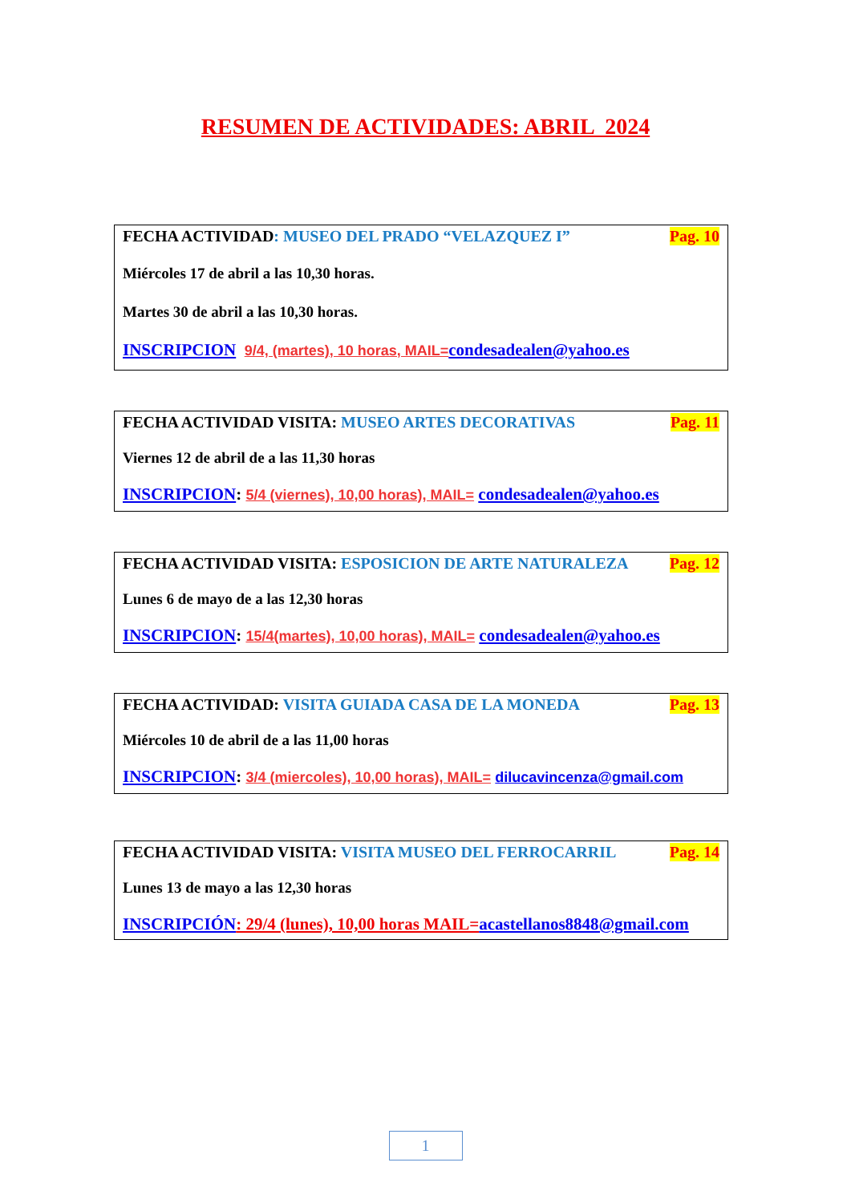RESUMEN DE ACTIVIDADES: ABRIL 2024
FECHA ACTIVIDAD: MUSEO DEL PRADO “VELAZQUEZ I” Pag. 10
Miércoles 17 de abril a las 10,30 horas.
Martes 30 de abril a las 10,30 horas.
INSCRIPCION 9/4, (martes), 10 horas, MAIL=condesadealen@yahoo.es
FECHA ACTIVIDAD VISITA: MUSEO ARTES DECORATIVAS Pag. 11
Viernes 12 de abril de a las 11,30 horas
INSCRIPCION: 5/4 (viernes), 10,00 horas), MAIL= condesadealen@yahoo.es
FECHA ACTIVIDAD VISITA: ESPOSICION DE ARTE NATURALEZA Pag. 12
Lunes 6 de mayo de a las 12,30 horas
INSCRIPCION: 15/4(martes), 10,00 horas), MAIL= condesadealen@yahoo.es
FECHA ACTIVIDAD: VISITA GUIADA CASA DE LA MONEDA Pag. 13
Miércoles 10 de abril de a las 11,00 horas
INSCRIPCION: 3/4 (miercoles), 10,00 horas), MAIL= dilucavincenza@gmail.com
FECHA ACTIVIDAD VISITA: VISITA MUSEO DEL FERROCARRIL Pag. 14
Lunes 13 de mayo a las 12,30 horas
INSCRIPCIÓN: 29/4 (lunes), 10,00 horas MAIL=acastellanos8848@gmail.com
1